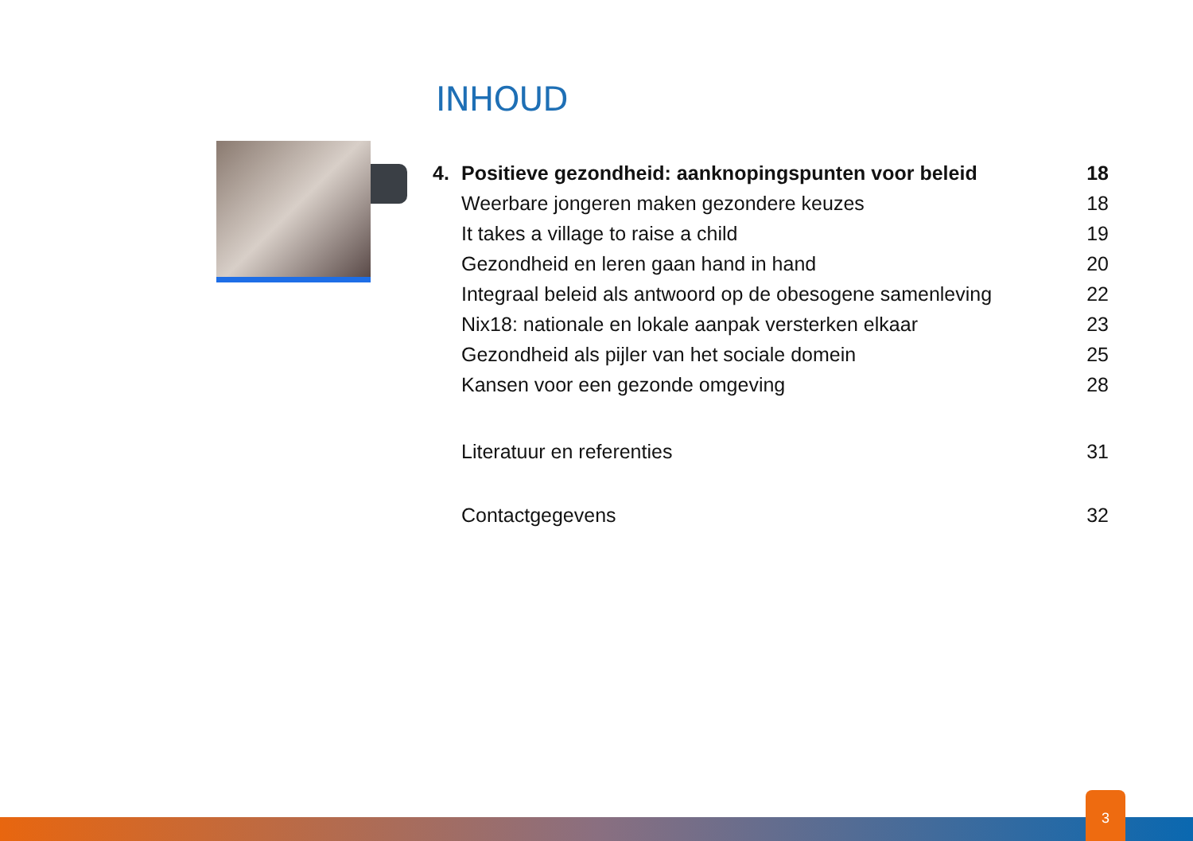INHOUD
| 4. | Positieve gezondheid: aanknopingspunten voor beleid | 18 |
| | Weerbare jongeren maken gezondere keuzes | 18 |
| | It takes a village to raise a child | 19 |
| | Gezondheid en leren gaan hand in hand | 20 |
| | Integraal beleid als antwoord op de obesogene samenleving | 22 |
| | Nix18: nationale en lokale aanpak versterken elkaar | 23 |
| | Gezondheid als pijler van het sociale domein | 25 |
| | Kansen voor een gezonde omgeving | 28 |
| | Literatuur en referenties | 31 |
| | Contactgegevens | 32 |
3